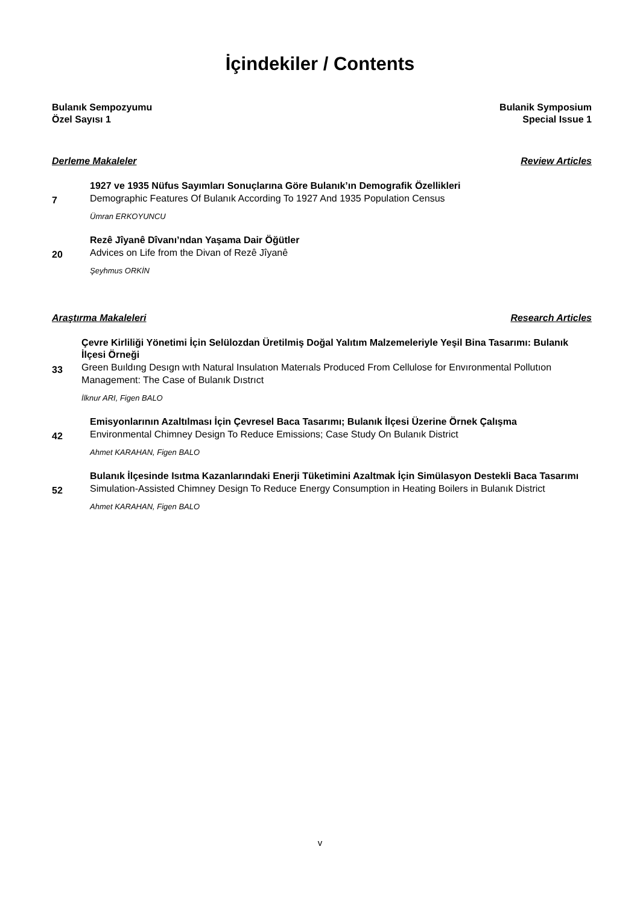İçindekiler / Contents
Bulanık Sempozyumu
Özel Sayısı 1 Bulanik Symposium
Special Issue 1
Derleme Makaleler Review Articles
7
1927 ve 1935 Nüfus Sayımları Sonuçlarına Göre Bulanık’ın Demografik Özellikleri
Demographic Features Of Bulanık According To 1927 And 1935 Population Census
Ümran ERKOYUNCU
20
Rezê Jîyanê Dîvanı’ndan Yaşama Dair Öğütler
Advices on Life from the Divan of Rezê Jîyanê
Şeyhmus ORKİN
Araştırma Makaleleri Research Articles
33
Çevre Kirliliği Yönetimi İçin Selülozdan Üretilmiş Doğal Yalıtım Malzemeleriyle Yeşil Bina Tasarımı: Bulanık İlçesi Örneği
Green Buıldıng Desıgn wıth Natural Insulatıon Materıals Produced From Cellulose for Envıronmental Pollutıon Management: The Case of Bulanık Dıstrıct
İlknur ARI, Figen BALO
42
Emisyonlarının Azaltılması İçin Çevresel Baca Tasarımı; Bulanık İlçesi Üzerine Örnek Çalışma
Environmental Chimney Design To Reduce Emissions; Case Study On Bulanık District
Ahmet KARAHAN, Figen BALO
52
Bulanık İlçesinde Isıtma Kazanlarındaki Enerji Tüketimini Azaltmak İçin Simülasyon Destekli Baca Tasarımı
Simulation-Assisted Chimney Design To Reduce Energy Consumption in Heating Boilers in Bulanık District
Ahmet KARAHAN, Figen BALO
v